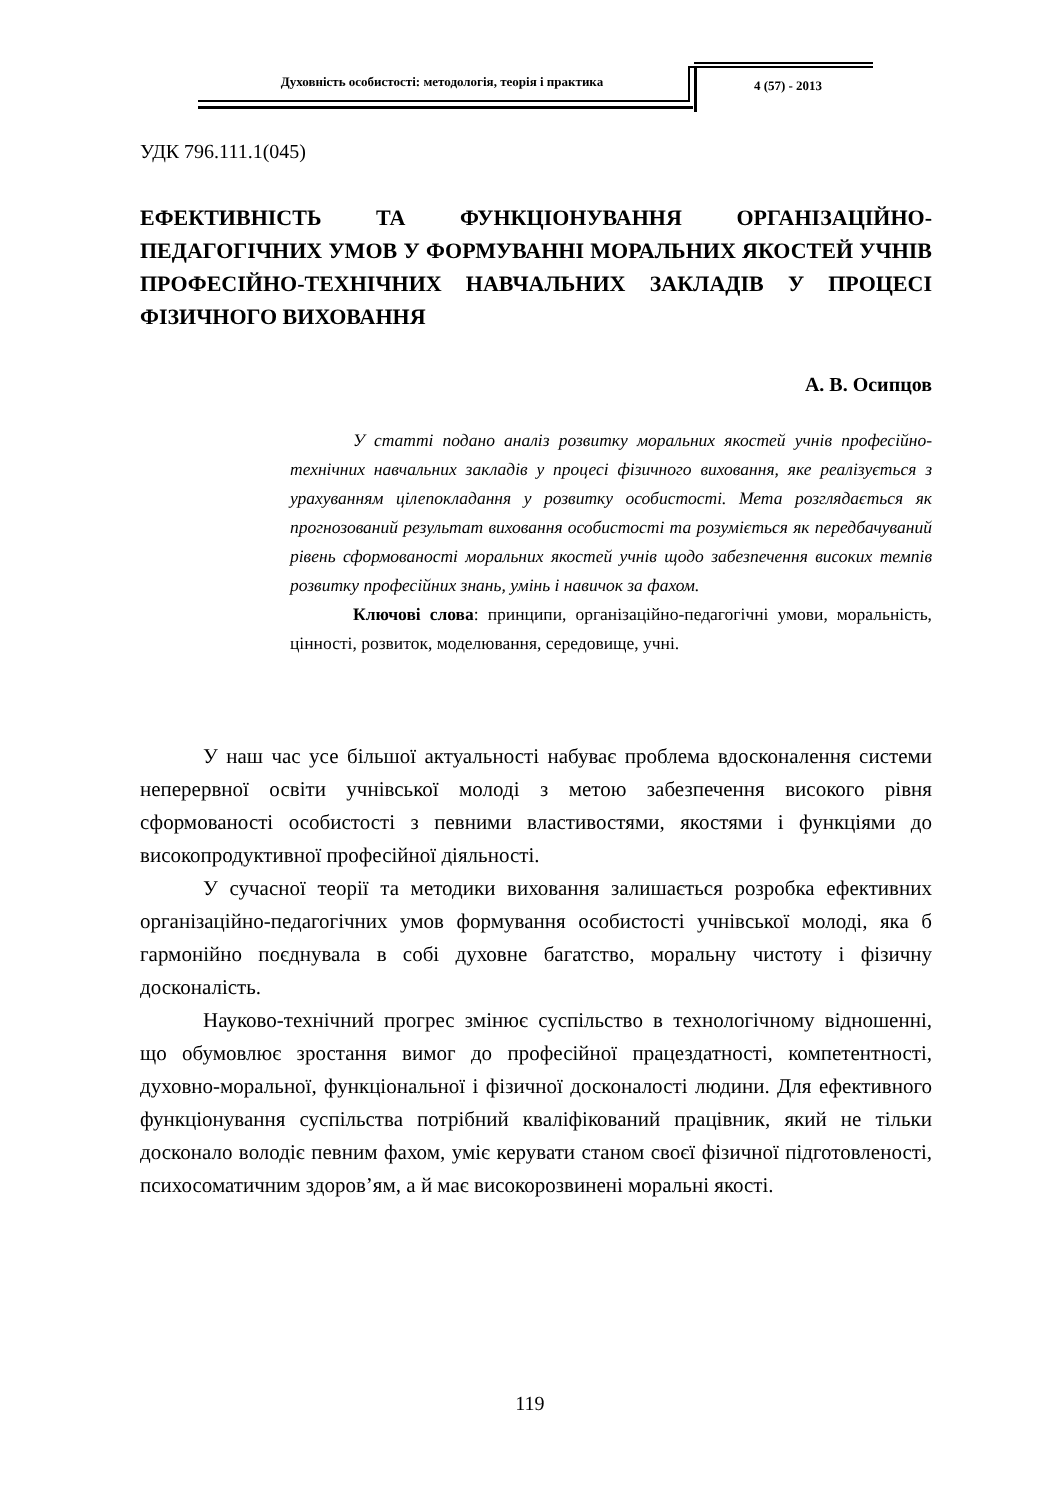Духовність особистості: методологія, теорія і практика 4 (57) - 2013
УДК 796.111.1(045)
ЕФЕКТИВНІСТЬ ТА ФУНКЦІОНУВАННЯ ОРГАНІЗАЦІЙНО-ПЕДАГОГІЧНИХ УМОВ У ФОРМУВАННІ МОРАЛЬНИХ ЯКОСТЕЙ УЧНІВ ПРОФЕСІЙНО-ТЕХНІЧНИХ НАВЧАЛЬНИХ ЗАКЛАДІВ У ПРОЦЕСІ ФІЗИЧНОГО ВИХОВАННЯ
А. В. Осипцов
У статті подано аналіз розвитку моральних якостей учнів професійно-технічних навчальних закладів у процесі фізичного виховання, яке реалізується з урахуванням цілепокладання у розвитку особистості. Мета розглядається як прогнозований результат виховання особистості та розуміється як передбачуваний рівень сформованості моральних якостей учнів щодо забезпечення високих темпів розвитку професійних знань, умінь і навичок за фахом.
Ключові слова: принципи, організаційно-педагогічні умови, моральність, цінності, розвиток, моделювання, середовище, учні.
У наш час усе більшої актуальності набуває проблема вдосконалення системи неперервної освіти учнівської молоді з метою забезпечення високого рівня сформованості особистості з певними властивостями, якостями і функціями до високопродуктивної професійної діяльності.
У сучасної теорії та методики виховання залишається розробка ефективних організаційно-педагогічних умов формування особистості учнівської молоді, яка б гармонійно поєднувала в собі духовне багатство, моральну чистоту і фізичну досконалість.
Науково-технічний прогрес змінює суспільство в технологічному відношенні, що обумовлює зростання вимог до професійної працездатності, компетентності, духовно-моральної, функціональної і фізичної досконалості людини. Для ефективного функціонування суспільства потрібний кваліфікований працівник, який не тільки досконало володіє певним фахом, уміє керувати станом своєї фізичної підготовленості, психосоматичним здоров’ям, а й має високорозвинені моральні якості.
119